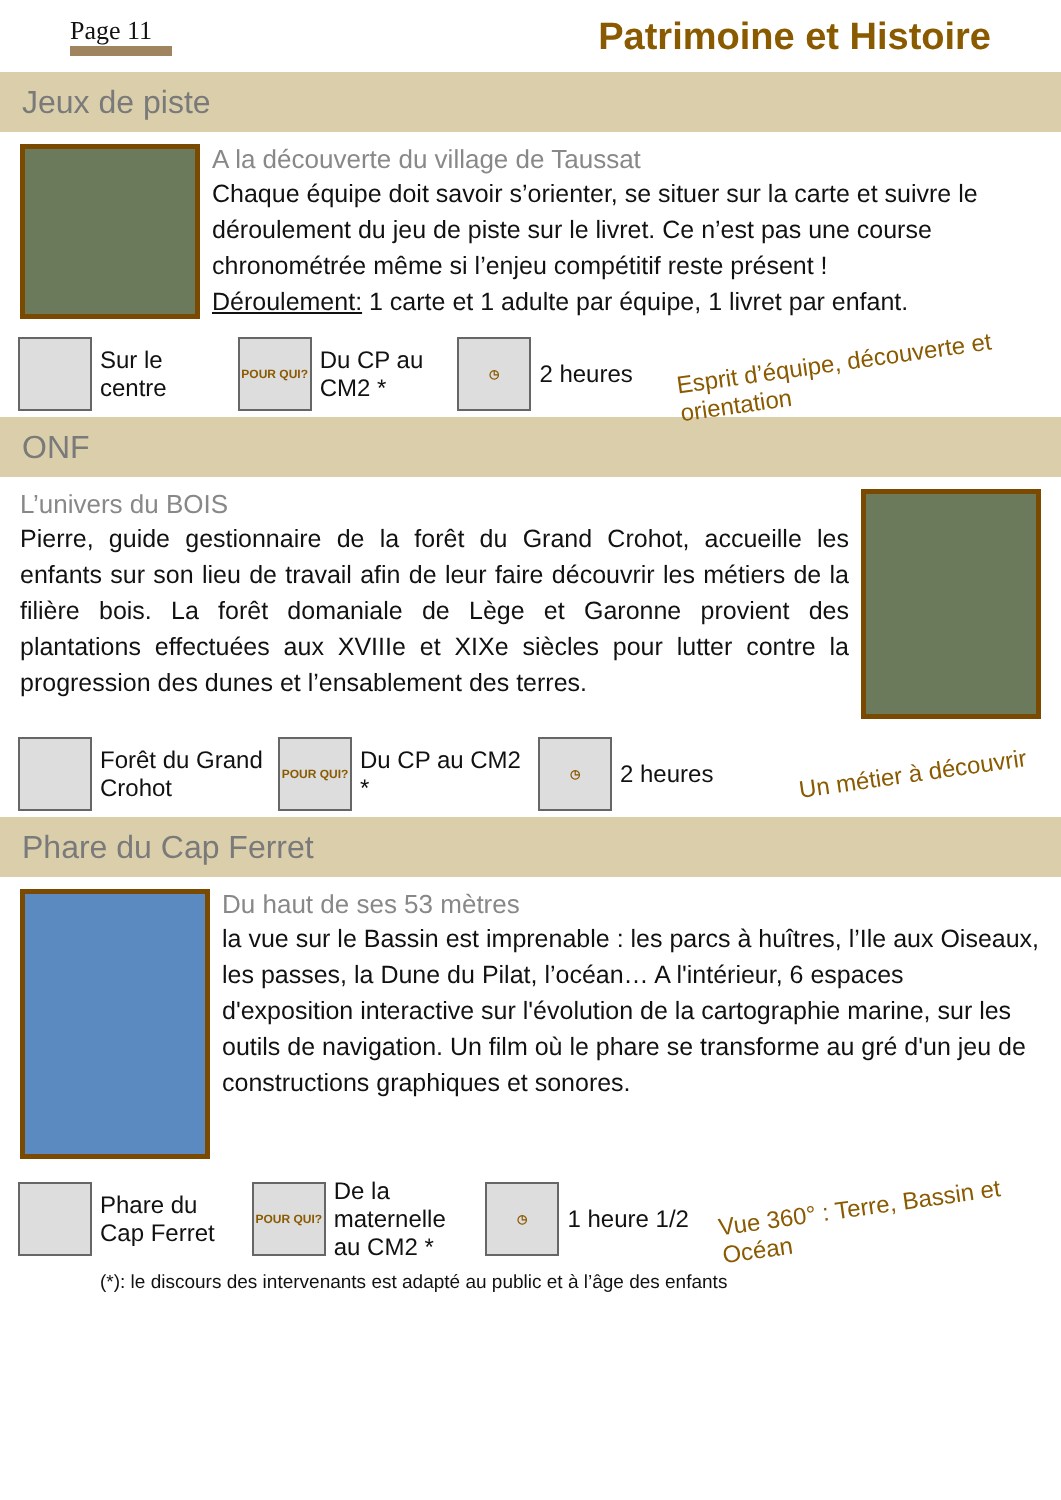Page 11 Patrimoine et Histoire
Jeux de piste
A la découverte du village de Taussat
Chaque équipe doit savoir s’orienter, se situer sur la carte et suivre le déroulement du jeu de piste sur le livret. Ce n’est pas une course chronométrée même si l’enjeu compétitif reste présent !
Déroulement: 1 carte et 1 adulte par équipe, 1 livret par enfant.
Sur le centre
POUR QUI?
Du CP au CM2 *
◷
2 heures
Esprit d’équipe, découverte et orientation
ONF
L’univers du BOIS
Pierre, guide gestionnaire de la forêt du Grand Crohot, accueille les enfants sur son lieu de travail afin de leur faire découvrir les métiers de la filière bois. La forêt domaniale de Lège et Garonne provient des plantations effectuées aux XVIIIe et XIXe siècles pour lutter contre la progression des dunes et l’ensablement des terres.
Forêt du Grand Crohot
POUR QUI?
Du CP au CM2 *
◷
2 heures
Un métier à découvrir
Phare du Cap Ferret
Du haut de ses 53 mètres
la vue sur le Bassin est imprenable : les parcs à huîtres, l’Ile aux Oiseaux, les passes, la Dune du Pilat, l’océan… A l'intérieur, 6 espaces d'exposition interactive sur l'évolution de la cartographie marine, sur les outils de navigation. Un film où le phare se transforme au gré d'un jeu de constructions graphiques et sonores.
Phare du Cap Ferret
POUR QUI?
De la maternelle au CM2 *
◷
1 heure 1/2
Vue 360° : Terre, Bassin et Océan
(*): le discours des intervenants est adapté au public et à l’âge des enfants